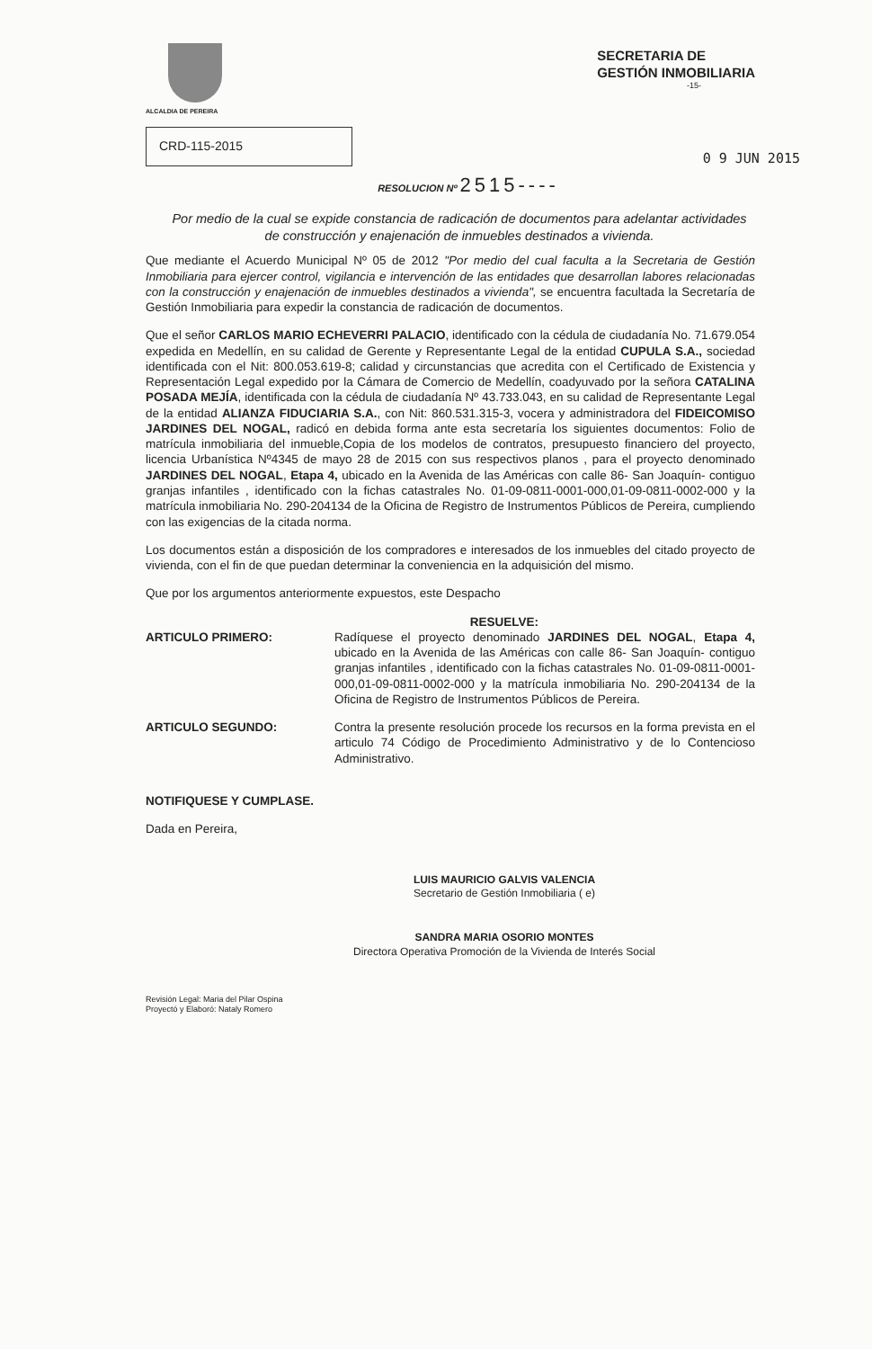ALCALDIA DE PEREIRA
SECRETARIA DE
GESTIÓN INMOBILIARIA
-15-
CRD-115-2015
0 9 JUN 2015
RESOLUCION Nº 2515----
Por medio de la cual se expide constancia de radicación de documentos para adelantar actividades de construcción y enajenación de inmuebles destinados a vivienda.
Que mediante el Acuerdo Municipal Nº 05 de 2012 "Por medio del cual faculta a la Secretaria de Gestión Inmobiliaria para ejercer control, vigilancia e intervención de las entidades que desarrollan labores relacionadas con la construcción y enajenación de inmuebles destinados a vivienda", se encuentra facultada la Secretaría de Gestión Inmobiliaria para expedir la constancia de radicación de documentos.
Que el señor CARLOS MARIO ECHEVERRI PALACIO, identificado con la cédula de ciudadanía No. 71.679.054 expedida en Medellín, en su calidad de Gerente y Representante Legal de la entidad CUPULA S.A., sociedad identificada con el Nit: 800.053.619-8; calidad y circunstancias que acredita con el Certificado de Existencia y Representación Legal expedido por la Cámara de Comercio de Medellín, coadyuvado por la señora CATALINA POSADA MEJÍA, identificada con la cédula de ciudadanía Nº 43.733.043, en su calidad de Representante Legal de la entidad ALIANZA FIDUCIARIA S.A., con Nit: 860.531.315-3, vocera y administradora del FIDEICOMISO JARDINES DEL NOGAL, radicó en debida forma ante esta secretaría los siguientes documentos: Folio de matrícula inmobiliaria del inmueble,Copia de los modelos de contratos, presupuesto financiero del proyecto, licencia Urbanística Nº4345 de mayo 28 de 2015 con sus respectivos planos , para el proyecto denominado JARDINES DEL NOGAL, Etapa 4, ubicado en la Avenida de las Américas con calle 86- San Joaquín- contiguo granjas infantiles , identificado con la fichas catastrales No. 01-09-0811-0001-000,01-09-0811-0002-000 y la matrícula inmobiliaria No. 290-204134 de la Oficina de Registro de Instrumentos Públicos de Pereira, cumpliendo con las exigencias de la citada norma.
Los documentos están a disposición de los compradores e interesados de los inmuebles del citado proyecto de vivienda, con el fin de que puedan determinar la conveniencia en la adquisición del mismo.
Que por los argumentos anteriormente expuestos, este Despacho
RESUELVE:
ARTICULO PRIMERO: Radíquese el proyecto denominado JARDINES DEL NOGAL, Etapa 4, ubicado en la Avenida de las Américas con calle 86- San Joaquín- contiguo granjas infantiles , identificado con la fichas catastrales No. 01-09-0811-0001-000,01-09-0811-0002-000 y la matrícula inmobiliaria No. 290-204134 de la Oficina de Registro de Instrumentos Públicos de Pereira.
ARTICULO SEGUNDO: Contra la presente resolución procede los recursos en la forma prevista en el articulo 74 Código de Procedimiento Administrativo y de lo Contencioso Administrativo.
NOTIFIQUESE Y CUMPLASE.
Dada en Pereira,
LUIS MAURICIO GALVIS VALENCIA
Secretario de Gestión Inmobiliaria ( e)
SANDRA MARIA OSORIO MONTES
Directora Operativa Promoción de la Vivienda de Interés Social
Revisión Legal: Maria del Pilar Ospina
Proyectó y Elaboró: Nataly Romero